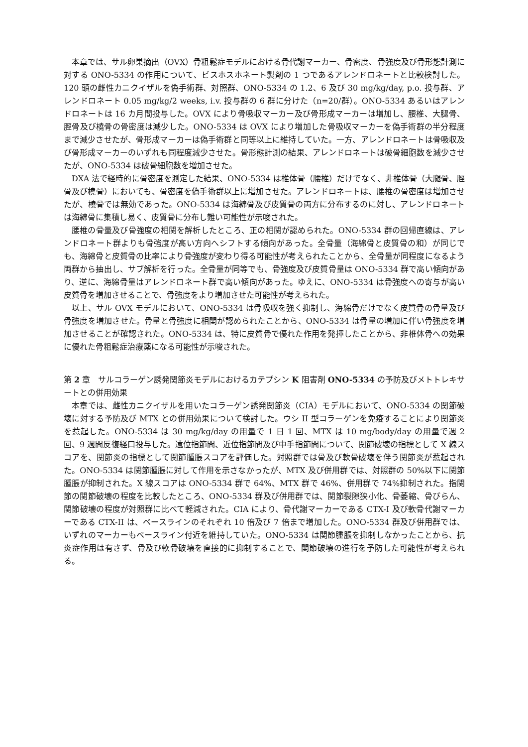本章では、サル卵巣摘出（OVX）骨粗鬆症モデルにおける骨代謝マーカー、骨密度、骨強度及び骨形態計測に対する ONO-5334 の作用について、ビスホスホネート製剤の 1 つであるアレンドロネートと比較検討した。120 頭の雌性カニクイザルを偽手術群、対照群、ONO-5334 の 1.2、6 及び 30 mg/kg/day, p.o. 投与群、アレンドロネート 0.05 mg/kg/2 weeks, i.v. 投与群の 6 群に分けた（n=20/群）。ONO-5334 あるいはアレンドロネートは 16 カ月間投与した。OVX により骨吸収マーカー及び骨形成マーカーは増加し、腰椎、大腿骨、脛骨及び橈骨の骨密度は減少した。ONO-5334 は OVX により増加した骨吸収マーカーを偽手術群の半分程度まで減少させたが、骨形成マーカーは偽手術群と同等以上に維持していた。一方、アレンドロネートは骨吸収及び骨形成マーカーのいずれも同程度減少させた。骨形態計測の結果、アレンドロネートは破骨細胞数を減少させたが、ONO-5334 は破骨細胞数を増加させた。
DXA 法で経時的に骨密度を測定した結果、ONO-5334 は椎体骨（腰椎）だけでなく、非椎体骨（大腿骨、脛骨及び橈骨）においても、骨密度を偽手術群以上に増加させた。アレンドロネートは、腰椎の骨密度は増加させたが、橈骨では無効であった。ONO-5334 は海綿骨及び皮質骨の両方に分布するのに対し、アレンドロネートは海綿骨に集積し易く、皮質骨に分布し難い可能性が示唆された。
腰椎の骨量及び骨強度の相関を解析したところ、正の相関が認められた。ONO-5334 群の回帰直線は、アレンドロネート群よりも骨強度が高い方向へシフトする傾向があった。全骨量（海綿骨と皮質骨の和）が同じでも、海綿骨と皮質骨の比率により骨強度が変わり得る可能性が考えられたことから、全骨量が同程度になるよう両群から抽出し、サブ解析を行った。全骨量が同等でも、骨強度及び皮質骨量は ONO-5334 群で高い傾向があり、逆に、海綿骨量はアレンドロネート群で高い傾向があった。ゆえに、ONO-5334 は骨強度への寄与が高い皮質骨を増加させることで、骨強度をより増加させた可能性が考えられた。
以上、サル OVX モデルにおいて、ONO-5334 は骨吸収を強く抑制し、海綿骨だけでなく皮質骨の骨量及び骨強度を増加させた。骨量と骨強度に相関が認められたことから、ONO-5334 は骨量の増加に伴い骨強度を増加させることが確認された。ONO-5334 は、特に皮質骨で優れた作用を発揮したことから、非椎体骨への効果に優れた骨粗鬆症治療薬になる可能性が示唆された。
第 2 章　サルコラーゲン誘発関節炎モデルにおけるカテプシン K 阻害剤 ONO-5334 の予防及びメトトレキサートとの併用効果
本章では、雌性カニクイザルを用いたコラーゲン誘発関節炎（CIA）モデルにおいて、ONO-5334 の関節破壊に対する予防及び MTX との併用効果について検討した。ウシ II 型コラーゲンを免疫することにより関節炎を惹起した。ONO-5334 は 30 mg/kg/day の用量で 1 日 1 回、MTX は 10 mg/body/day の用量で週 2 回、9 週間反復経口投与した。遠位指節間、近位指節間及び中手指節間について、関節破壊の指標として X 線スコアを、関節炎の指標として関節腫脹スコアを評価した。対照群では骨及び軟骨破壊を伴う関節炎が惹起された。ONO-5334 は関節腫脹に対して作用を示さなかったが、MTX 及び併用群では、対照群の 50%以下に関節腫脹が抑制された。X 線スコアは ONO-5334 群で 64%、MTX 群で 46%、併用群で 74%抑制された。指関節の関節破壊の程度を比較したところ、ONO-5334 群及び併用群では、関節裂隙狭小化、骨萎縮、骨びらん、関節破壊の程度が対照群に比べて軽減された。CIA により、骨代謝マーカーである CTX-I 及び軟骨代謝マーカーである CTX-II は、ベースラインのそれぞれ 10 倍及び 7 倍まで増加した。ONO-5334 群及び併用群では、いずれのマーカーもベースライン付近を維持していた。ONO-5334 は関節腫脹を抑制しなかったことから、抗炎症作用は有さず、骨及び軟骨破壊を直接的に抑制することで、関節破壊の進行を予防した可能性が考えられる。